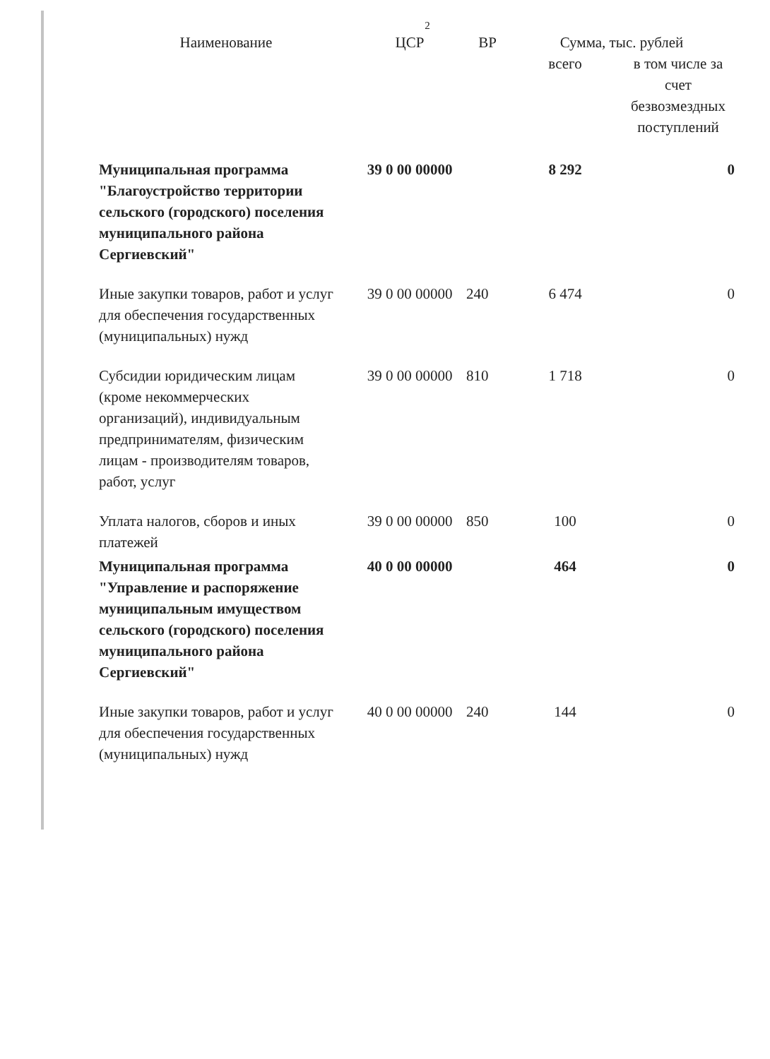2
| Наименование | ЦСР | ВР | Сумма, тыс. рублей | |
| --- | --- | --- | --- | --- |
| | | | всего | в том числе за счет безвозмездных поступлений |
| Муниципальная программа "Благоустройство территории сельского (городского) поселения муниципального района Сергиевский" | 39 0 00 00000 | | 8 292 | 0 |
| Иные закупки товаров, работ и услуг для обеспечения государственных (муниципальных) нужд | 39 0 00 00000 | 240 | 6 474 | 0 |
| Субсидии юридическим лицам (кроме некоммерческих организаций), индивидуальным предпринимателям, физическим лицам - производителям товаров, работ, услуг | 39 0 00 00000 | 810 | 1 718 | 0 |
| Уплата налогов, сборов и иных платежей | 39 0 00 00000 | 850 | 100 | 0 |
| Муниципальная программа "Управление и распоряжение муниципальным имуществом сельского (городского) поселения муниципального района Сергиевский" | 40 0 00 00000 | | 464 | 0 |
| Иные закупки товаров, работ и услуг для обеспечения государственных (муниципальных) нужд | 40 0 00 00000 | 240 | 144 | 0 |